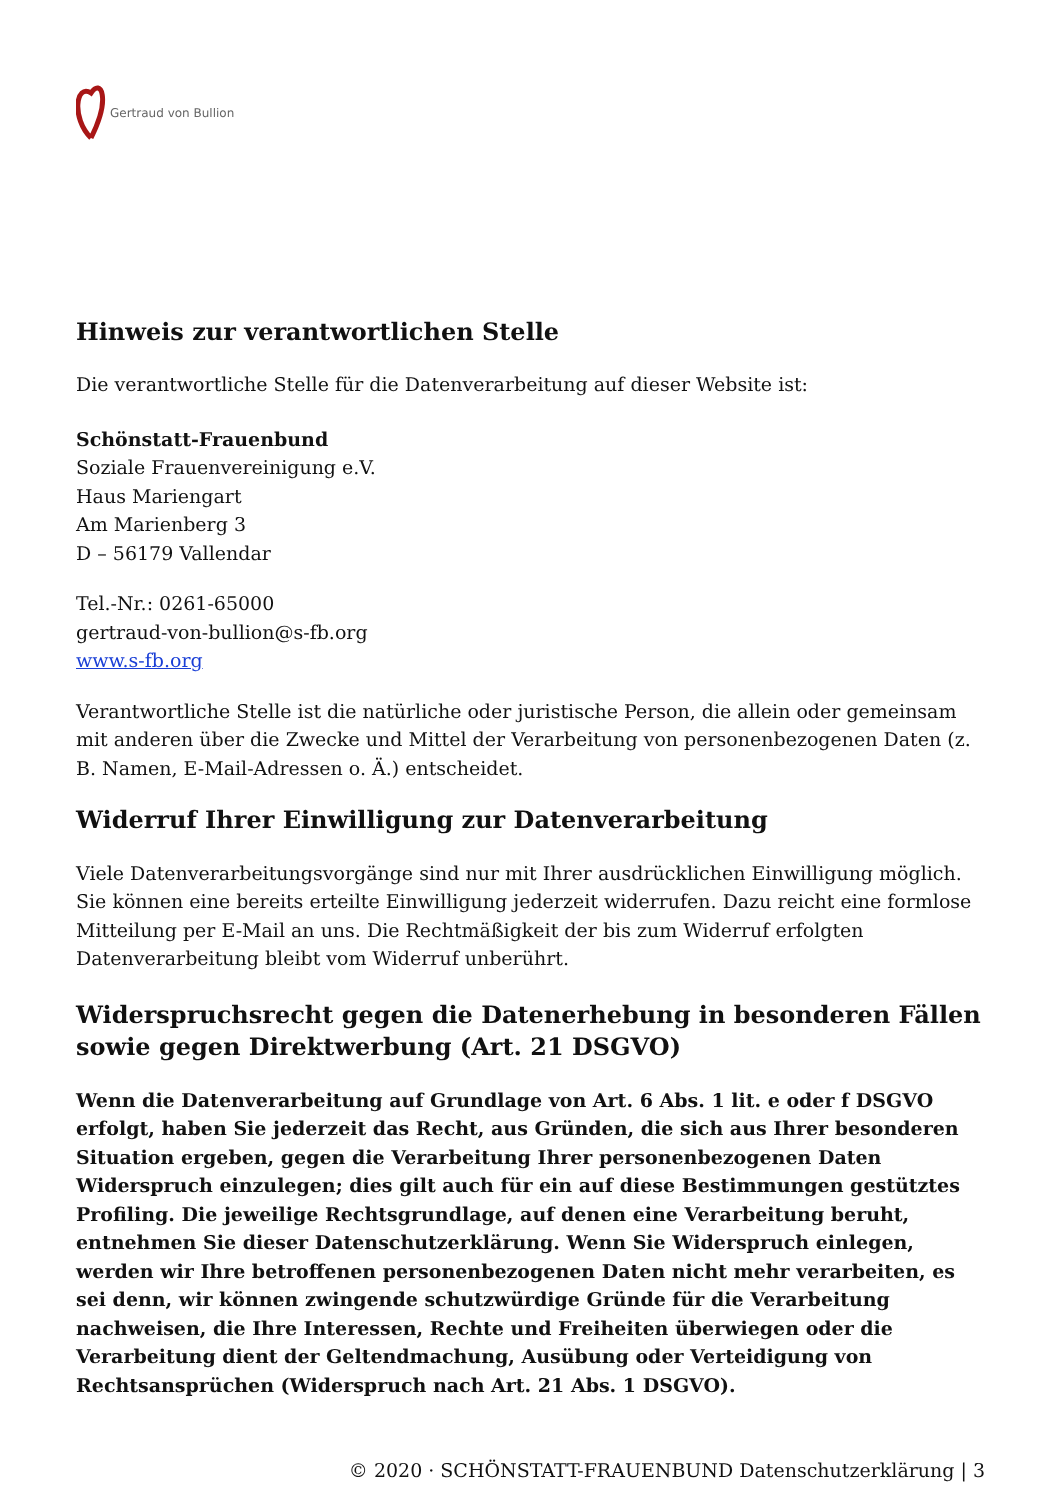Gertraud von Bullion
Hinweis zur verantwortlichen Stelle
Die verantwortliche Stelle für die Datenverarbeitung auf dieser Website ist:
Schönstatt-Frauenbund
Soziale Frauenvereinigung e.V.
Haus Mariengart
Am Marienberg 3
D – 56179 Vallendar
Tel.-Nr.: 0261-65000
gertraud-von-bullion@s-fb.org
www.s-fb.org
Verantwortliche Stelle ist die natürliche oder juristische Person, die allein oder gemeinsam mit anderen über die Zwecke und Mittel der Verarbeitung von personenbezogenen Daten (z. B. Namen, E-Mail-Adressen o. Ä.) entscheidet.
Widerruf Ihrer Einwilligung zur Datenverarbeitung
Viele Datenverarbeitungsvorgänge sind nur mit Ihrer ausdrücklichen Einwilligung möglich. Sie können eine bereits erteilte Einwilligung jederzeit widerrufen. Dazu reicht eine formlose Mitteilung per E-Mail an uns. Die Rechtmäßigkeit der bis zum Widerruf erfolgten Datenverarbeitung bleibt vom Widerruf unberührt.
Widerspruchsrecht gegen die Datenerhebung in besonderen Fällen sowie gegen Direktwerbung (Art. 21 DSGVO)
Wenn die Datenverarbeitung auf Grundlage von Art. 6 Abs. 1 lit. e oder f DSGVO erfolgt, haben Sie jederzeit das Recht, aus Gründen, die sich aus Ihrer besonderen Situation ergeben, gegen die Verarbeitung Ihrer personenbezogenen Daten Widerspruch einzulegen; dies gilt auch für ein auf diese Bestimmungen gestütztes Profiling. Die jeweilige Rechtsgrundlage, auf denen eine Verarbeitung beruht, entnehmen Sie dieser Datenschutzerklärung. Wenn Sie Widerspruch einlegen, werden wir Ihre betroffenen personenbezogenen Daten nicht mehr verarbeiten, es sei denn, wir können zwingende schutzwürdige Gründe für die Verarbeitung nachweisen, die Ihre Interessen, Rechte und Freiheiten überwiegen oder die Verarbeitung dient der Geltendmachung, Ausübung oder Verteidigung von Rechtsansprüchen (Widerspruch nach Art. 21 Abs. 1 DSGVO).
© 2020 · SCHÖNSTATT-FRAUENBUND Datenschutzerklärung | 3